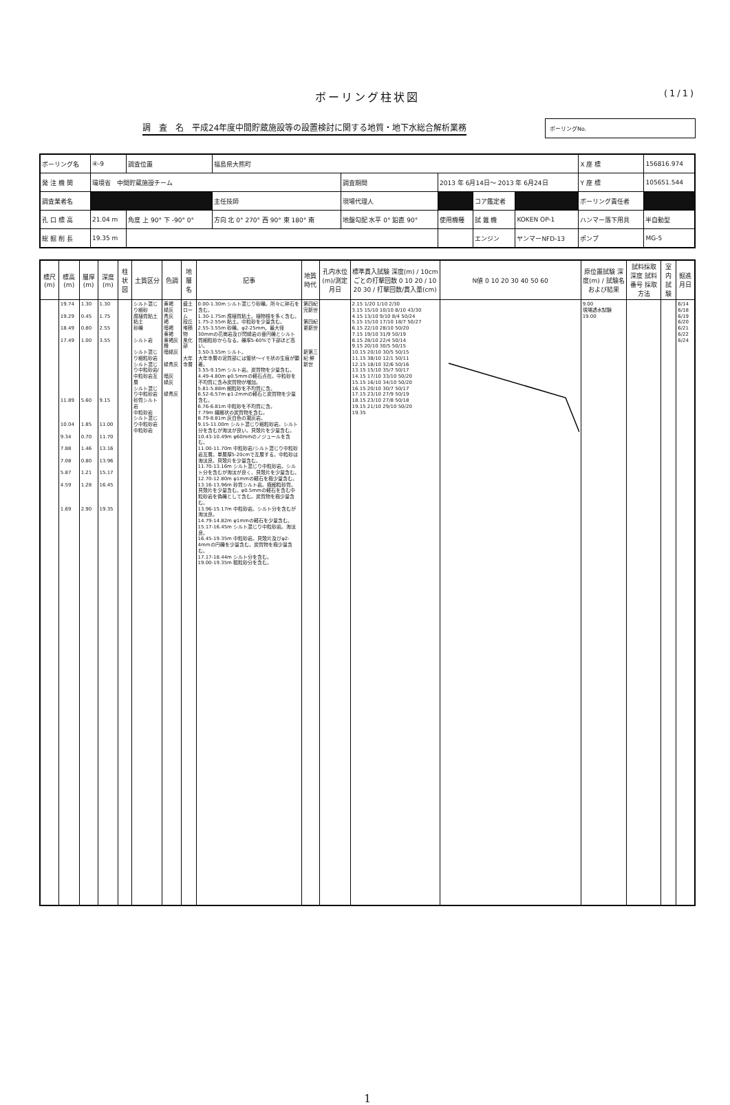ボーリング柱状図 (1/1)
調　査　名　平成24年度中間貯蔵施設等の設置検討に関する地質・地下水総合解析業務
ボーリングNo.
| ボーリング名 | ④-9 | 調査位置 | 福島県大熊町 | | | | | X 座 標 | 156816.974 |
| 発 注 機 関 | 環境省 中間貯蔵施設チーム | | | 調査期間 | 2013 年 6月14日～ 2013 年 6月24日 | | | Y 座 標 | 105651.544 |
| 調査業者名 | | | 主任技師 | 現場代理人 | | コア鑑定者 | | ボーリング責任者 | |
| 孔 口 標 高 | 21.04 m | 角度 上 90° 下 -90° 0° | 方向 北 0° 270° 西 90° 東 180° 南 | 地盤勾配 水平 0° 鉛直 90° | 使用機種 | 試 錐 機 | KOKEN OP-1 | ハンマー落下用具 | 半自動型 |
| 総 掘 削 長 | 19.35 m | | | | | エンジン | ヤンマーNFD-13 | ポンプ | MG-5 |
| 標尺 (m) | 標高 (m) | 層厚 (m) | 深度 (m) | 柱状図 | 土質区分 | 色調 | 地層名 | 記事 | 地質時代 | 孔内水位(m)/測定月日 | 標準貫入試験 深度(m) / 10cmごとの打撃回数 0 10 20 / 10 20 30 / 打撃回数/貫入量(cm) | N値 0 10 20 30 40 50 60 | 原位置試験 深度(m) / 試験名および結果 | 試料採取 深度 試料番号 採取方法 | 室内試験 | 掘進月日 |
| --- | --- | --- | --- | --- | --- | --- | --- | --- | --- | --- | --- | --- | --- | --- | --- | --- |
| | 19.74 19.29 18.49 17.49 11.89 10.04 9.34 7.88 7.08 5.87 4.59 1.69 | 1.30 0.45 0.80 1.00 5.60 1.85 0.70 1.46 0.80 1.21 1.28 2.90 | 1.30 1.75 2.55 3.55 9.15 11.00 11.70 13.16 13.96 15.17 16.45 19.35 | | シルト混じり細砂 腐植質粘土 粘土 砂礫 シルト岩 シルト混じり細粒砂岩 シルト混じり中粒砂岩/中粒砂岩互層 シルト混じり中粒砂岩 砂質シルト岩 中粒砂岩 シルト混じり中粒砂岩 中粒砂岩 | 黄褐 緑灰 青灰 褐 暗褐 黄褐 黄褐灰 橙 暗緑灰 緑青灰 暗灰 緑灰 緑青灰 | 盛土 ローム 段丘堆積物 風化部 大年寺層 | 0.00-1.30m シルト混じり砂礫。所々に砕石を含む。 1.30-1.75m 腐植質粘土。植物根を多く含む。 1.75-2.55m 粘土。中粒砂を少量含む。 2.55-3.55m 砂礫。φ2-25mm、最大径30mmの花崗岩及び閃緑岩の亜円礫とシルト質細粒砂からなる。礫率5-60%で下部ほど高い。 3.50-3.55m シルト。 大年寺層の泥質部には管状～イモ状の生痕が顕著。 3.55-9.15m シルト岩。炭質物を少量含む。 4.49-4.80m φ0.5mmの軽石点在。中粒砂を不均質に含み炭質物が増加。 5.81-5.88m 細粒砂を不均質に含。 6.52-6.57m φ1-2mmの軽石と炭質物を少量含む。 6.76-6.81m 中粒砂を不均質に含。 7.79m 繊維状の炭質物を含む。 8.79-8.81m 灰白色の凝灰岩。 9.15-11.00m シルト混じり細粒砂岩。シルト分を含むが淘汰が良い。貝殻片を少量含む。 10.43-10.49m φ60mmのノジュールを含む。 11.00-11.70m 中粒砂岩/シルト混じり中粒砂岩互層。単層厚5-20cmで互層する。中粒砂は淘汰良。貝殻片を少量含む。 11.70-13.16m シルト混じり中粒砂岩。シルト分を含むが淘汰が良く、貝殻片を少量含む。 12.70-12.80m φ1mmの軽石を極少量含む。 13.16-13.96m 砂質シルト岩。極細粒砂質。貝殻片を少量含む。φ0.5mmの軽石を含む中粒砂岩を偽礫として含む。炭質物を極少量含む。 13.96-15.17m 中粒砂岩。シルト分を含むが淘汰良。 14.79-14.82m φ1mmの軽石を少量含む。 15.17-16.45m シルト混じり中粒砂岩。淘汰良。 16.45-19.35m 中粒砂岩。貝殻片及びφ2-4mmの円礫を少量含む。炭質物を極少量含む。 17.17-18.44m シルト分を含む。 19.00-19.35m 粗粒砂分を含む。 | 第四紀 完新世 第四紀 更新世 新第三紀 鮮新世 | | 2.15 1/20 1/10 2/30 3.15 15/10 10/10 8/10 43/30 4.15 13/10 9/10 8/4 50/24 5.15 15/10 17/10 18/7 50/27 6.15 22/10 28/10 50/20 7.15 19/10 31/9 50/19 8.15 28/10 22/4 50/14 9.15 20/10 30/5 50/15 10.15 20/10 30/5 50/15 11.15 38/10 12/1 50/11 12.15 18/10 32/6 50/16 13.15 15/10 35/7 50/17 14.15 17/10 33/10 50/20 15.15 16/10 34/10 50/20 16.15 20/10 30/7 50/17 17.15 23/10 27/9 50/19 18.15 23/10 27/8 50/18 19.15 21/10 29/10 50/20 19.35 | | 9.00 現場透水試験 19.00 | | | 6/14 6/18 6/19 6/20 6/21 6/22 6/24 |
1